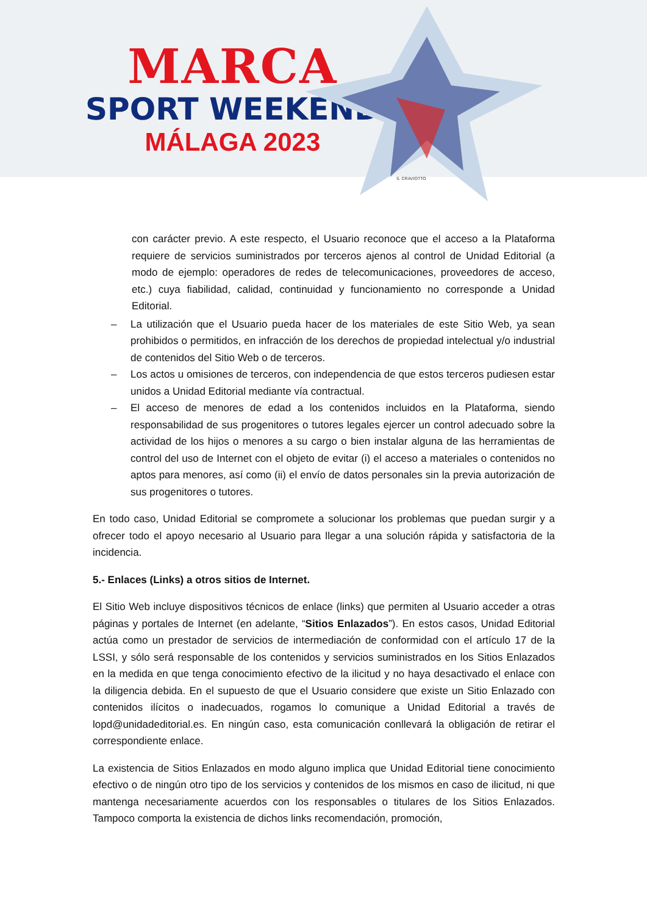MARCA
SPORT WEEKEND
MÁLAGA 2023
S. CRAVIOTTO
con carácter previo. A este respecto, el Usuario reconoce que el acceso a la Plataforma requiere de servicios suministrados por terceros ajenos al control de Unidad Editorial (a modo de ejemplo: operadores de redes de telecomunicaciones, proveedores de acceso, etc.) cuya fiabilidad, calidad, continuidad y funcionamiento no corresponde a Unidad Editorial.
– La utilización que el Usuario pueda hacer de los materiales de este Sitio Web, ya sean prohibidos o permitidos, en infracción de los derechos de propiedad intelectual y/o industrial de contenidos del Sitio Web o de terceros.
– Los actos u omisiones de terceros, con independencia de que estos terceros pudiesen estar unidos a Unidad Editorial mediante vía contractual.
– El acceso de menores de edad a los contenidos incluidos en la Plataforma, siendo responsabilidad de sus progenitores o tutores legales ejercer un control adecuado sobre la actividad de los hijos o menores a su cargo o bien instalar alguna de las herramientas de control del uso de Internet con el objeto de evitar (i) el acceso a materiales o contenidos no aptos para menores, así como (ii) el envío de datos personales sin la previa autorización de sus progenitores o tutores.
En todo caso, Unidad Editorial se compromete a solucionar los problemas que puedan surgir y a ofrecer todo el apoyo necesario al Usuario para llegar a una solución rápida y satisfactoria de la incidencia.
5.- Enlaces (Links) a otros sitios de Internet.
El Sitio Web incluye dispositivos técnicos de enlace (links) que permiten al Usuario acceder a otras páginas y portales de Internet (en adelante, “Sitios Enlazados”). En estos casos, Unidad Editorial actúa como un prestador de servicios de intermediación de conformidad con el artículo 17 de la LSSI, y sólo será responsable de los contenidos y servicios suministrados en los Sitios Enlazados en la medida en que tenga conocimiento efectivo de la ilicitud y no haya desactivado el enlace con la diligencia debida. En el supuesto de que el Usuario considere que existe un Sitio Enlazado con contenidos ilícitos o inadecuados, rogamos lo comunique a Unidad Editorial a través de lopd@unidadeditorial.es. En ningún caso, esta comunicación conllevará la obligación de retirar el correspondiente enlace.
La existencia de Sitios Enlazados en modo alguno implica que Unidad Editorial tiene conocimiento efectivo o de ningún otro tipo de los servicios y contenidos de los mismos en caso de ilicitud, ni que mantenga necesariamente acuerdos con los responsables o titulares de los Sitios Enlazados. Tampoco comporta la existencia de dichos links recomendación, promoción,